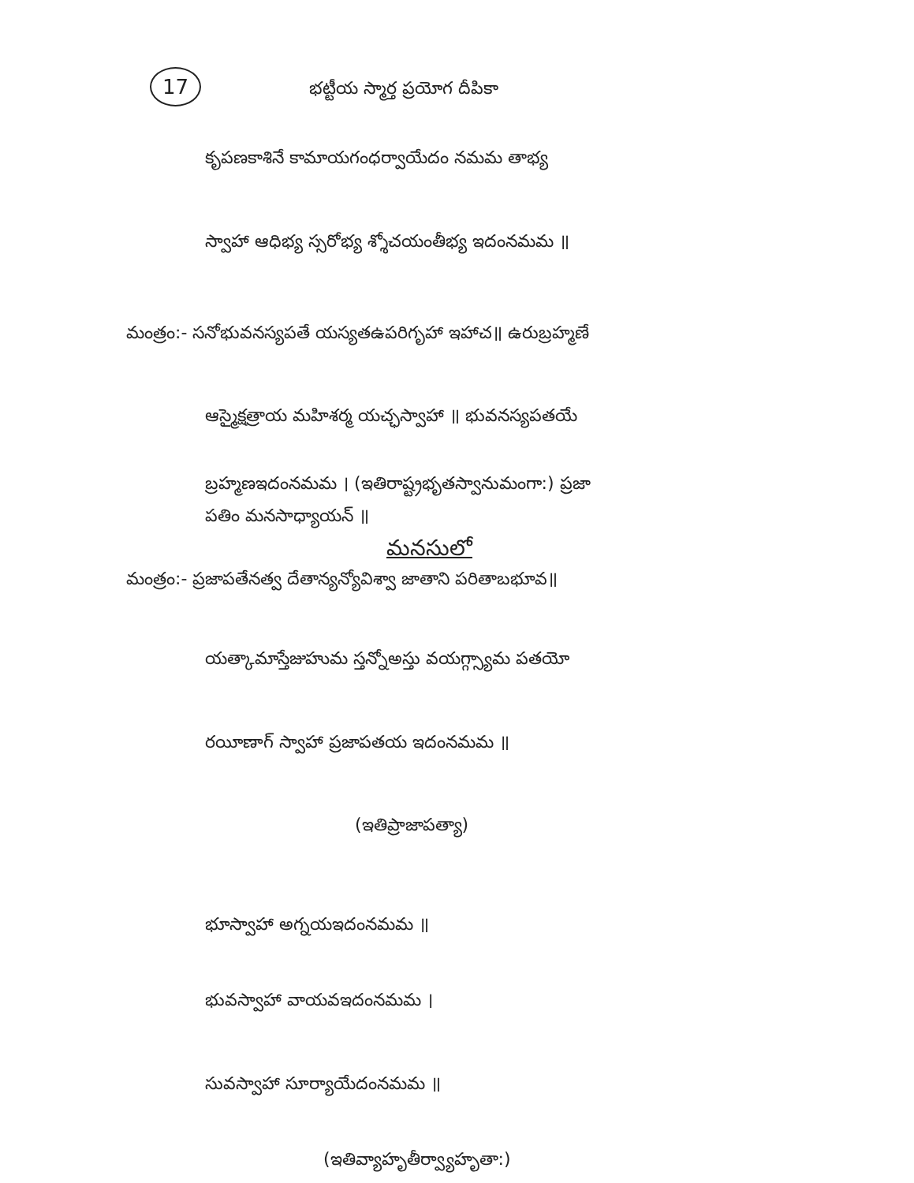17 భట్టీయ స్మార్త ప్రయోగ దీపికా
కృపణకాశినే కామాయగంధర్వాయేదం నమమ తాభ్య
స్వాహా ఆధిభ్య స్సరోభ్య శ్శోచయంతీభ్య ఇదంనమమ ॥
మంత్రం:- సనోభువనస్యపతే యస్యతఉపరిగృహా ఇహాచ॥ ఉరుబ్రహ్మణే
ఆస్మైక్షత్రాయ మహిశర్మ యచ్ఛస్వాహా ॥ భువనస్యపతయే
బ్రహ్మణఇదంనమమ । (ఇతిరాష్ట్రభృతస్వానుమంగా:) ప్రజా
పతిం మనసాధ్యాయన్ ॥
మనసులో
మంత్రం:- ప్రజాపతేనత్వ దేతాన్యన్యోవిశ్వా జాతాని పరితాబభూవ॥
యత్కామాస్తేజుహుమ స్తన్నోఅస్తు వయగ్గ్స్యామ పతయో
రయీణాగ్ స్వాహా ప్రజాపతయ ఇదంనమమ ॥
(ఇతిప్రాజాపత్యా)
భూస్వాహా అగ్నయఇదంనమమ ॥
భువస్వాహా వాయవఇదంనమమ ।
సువస్వాహా సూర్యాయేదంనమమ ॥
(ఇతివ్యాహృతీర్వ్యాహృతా:)